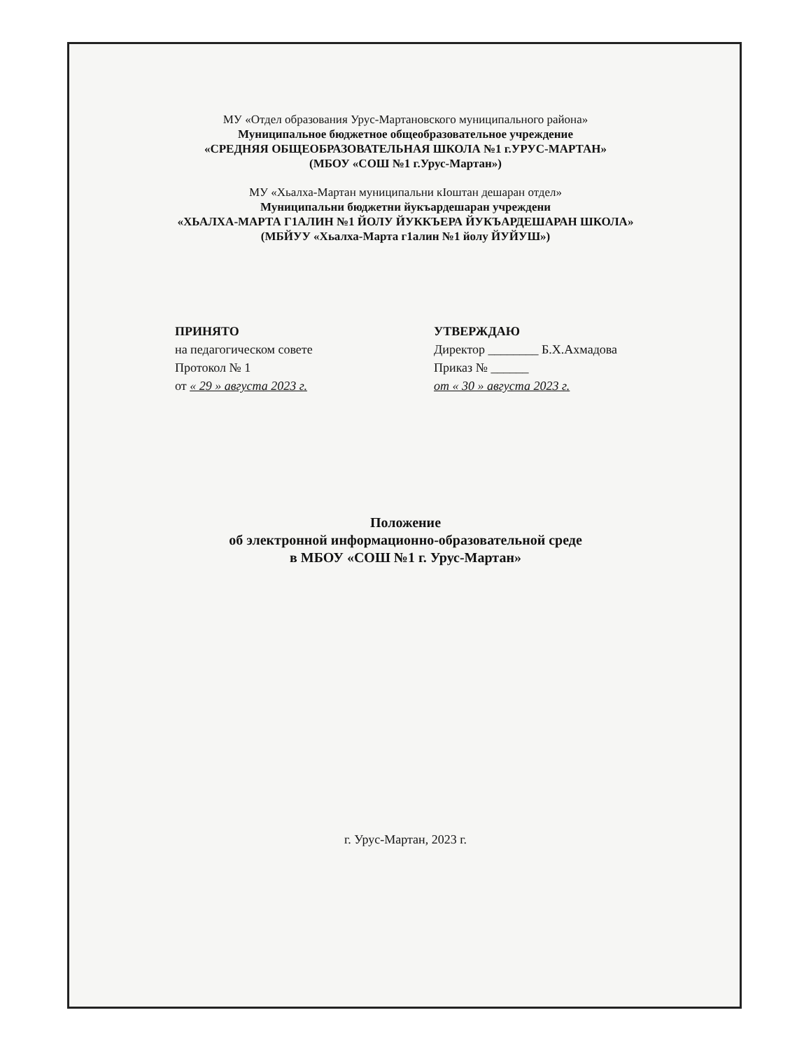МУ «Отдел образования Урус-Мартановского муниципального района»
Муниципальное бюджетное общеобразовательное учреждение
«СРЕДНЯЯ ОБЩЕОБРАЗОВАТЕЛЬНАЯ ШКОЛА №1 г.УРУС-МАРТАН»
(МБОУ «СОШ №1 г.Урус-Мартан»)
МУ «Хьалха-Мартан муниципальни кIоштан дешаран отдел»
Муниципальни бюджетни йукъардешаран учреждени
«ХЬАЛХА-МАРТА Г1АЛИН №1 ЙОЛУ ЙУККЪЕРА ЙУКЪАРДЕШАРАН ШКОЛА»
(МБЙУУ «Хьалха-Марта г1алин №1 йолу ЙУЙУШ»)
ПРИНЯТО
на педагогическом совете
Протокол № 1
от « 29 » августа 2023 г.
УТВЕРЖДАЮ
Директор ________ Б.Х.Ахмадова
Приказ № ______
от « 30 » августа 2023 г.
Положение
об электронной информационно-образовательной среде
в МБОУ «СОШ №1 г. Урус-Мартан»
г. Урус-Мартан, 2023 г.